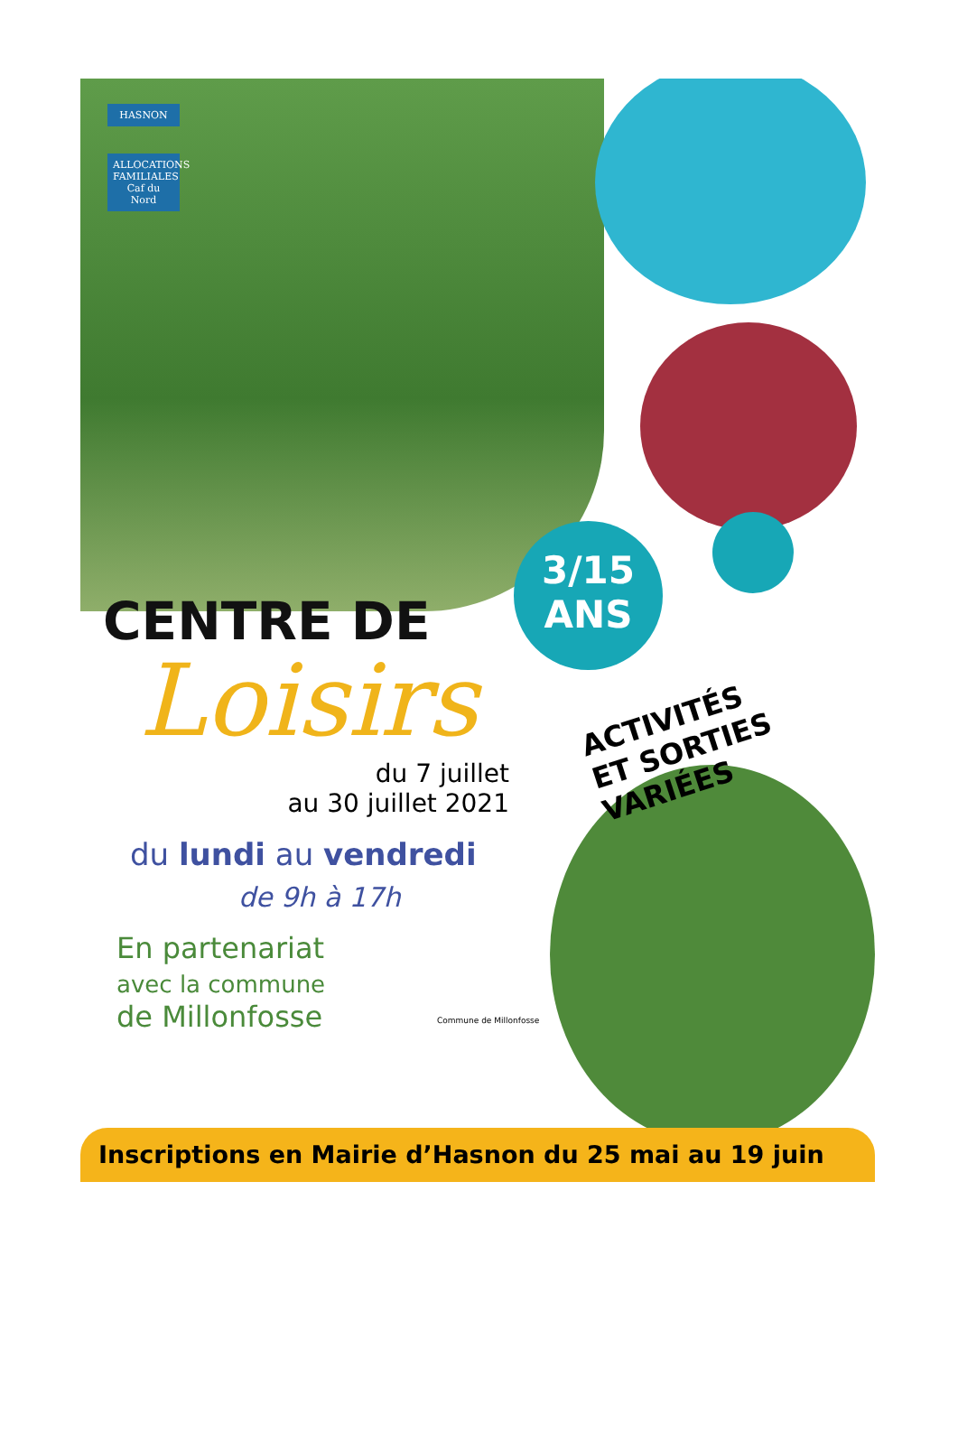HASNON
ALLOCATIONS FAMILIALES
Caf du Nord
3/15
ANS
ACTIVITÉS
ET SORTIES VARIÉES
CENTRE DE
Loisirs
du 7 juillet
au 30 juillet 2021
du lundi au vendredi
de 9h à 17h
En partenariat
avec la commune
de Millonfosse
Commune de Millonfosse
Inscriptions en Mairie d’Hasnon du 25 mai au 19 juin